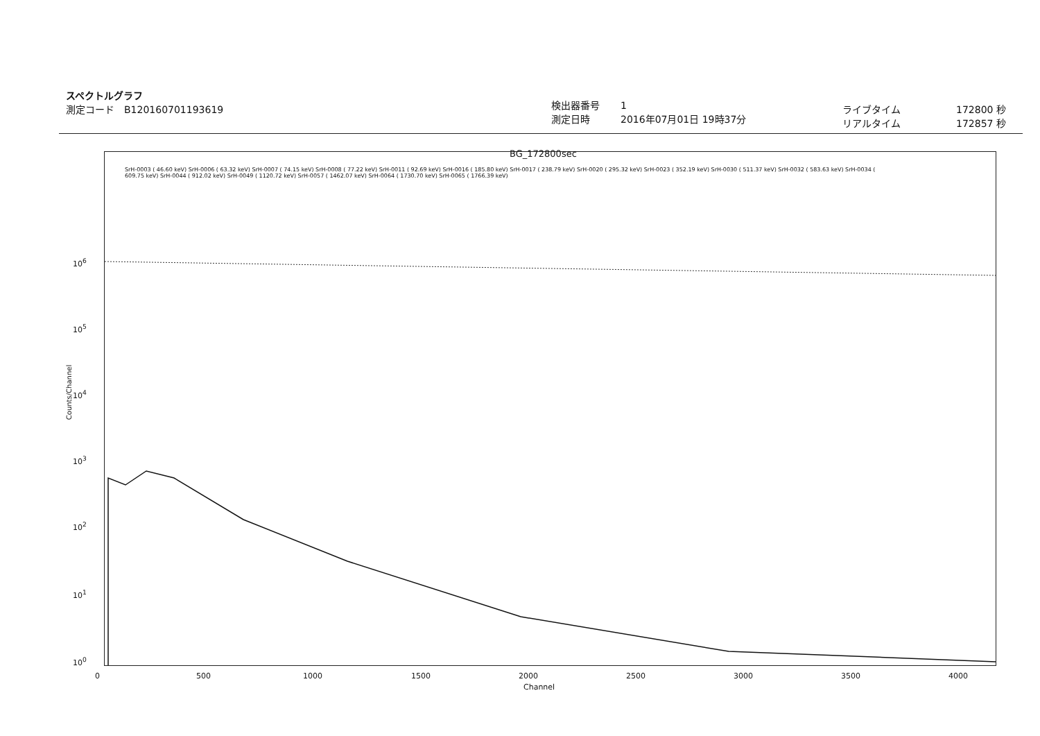スペクトルグラフ
測定コード　B120160701193619
検出器番号
測定日時
1
2016年07月01日 19時37分
ライブタイム
リアルタイム
172800 秒
172857 秒
BG_172800sec
10<sup>6</sup>
10<sup>5</sup>
10<sup>4</sup>
10<sup>3</sup>
10<sup>2</sup>
10<sup>1</sup>
10<sup>0</sup>
Counts/Channel
0 500 1000 1500 2000
Channel
2500 3000 3500 4000
SrH-0003 ( 46.60 keV) SrH-0006 ( 63.32 keV) SrH-0007 ( 74.15 keV) SrH-0008 ( 77.22 keV) SrH-0011 ( 92.69 keV) SrH-0016 ( 185.80 keV) SrH-0017 ( 238.79 keV) SrH-0020 ( 295.32 keV) SrH-0023 ( 352.19 keV) SrH-0030 ( 511.37 keV) SrH-0032 ( 583.63 keV) SrH-0034 ( 609.75 keV) SrH-0044 ( 912.02 keV) SrH-0049 ( 1120.72 keV) SrH-0057 ( 1462.07 keV) SrH-0064 ( 1730.70 keV) SrH-0065 ( 1766.39 keV)